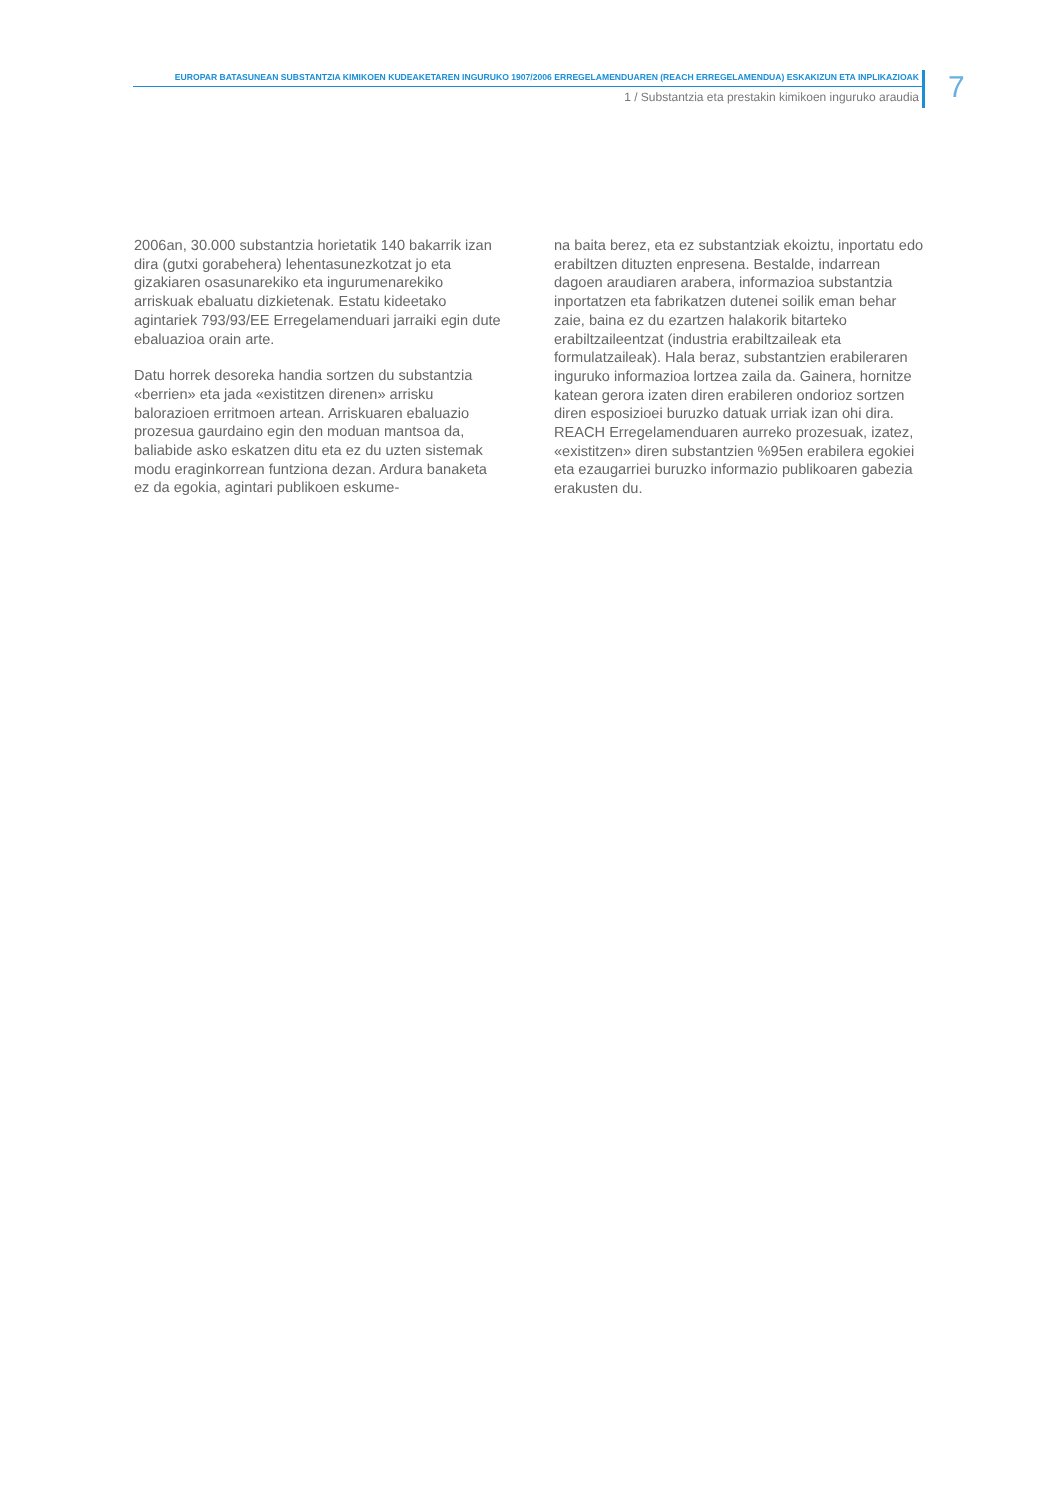EUROPAR BATASUNEAN SUBSTANTZIA KIMIKOEN KUDEAKETAREN INGURUKO 1907/2006 ERREGELAMENDUAREN (REACH ERREGELAMENDUA) ESKAKIZUN ETA INPLIKAZIOAK
1 / Substantzia eta prestakin kimikoen inguruko araudia
7
2006an, 30.000 substantzia horietatik 140 bakarrik izan dira (gutxi gorabehera) lehentasunezkotzat jo eta gizakiaren osasunarekiko eta ingurumenarekiko arriskuak ebaluatu dizkietenak. Estatu kideetako agintariek 793/93/EE Erregelamenduari jarraiki egin dute ebaluazioa orain arte.
Datu horrek desoreka handia sortzen du substantzia «berrien» eta jada «existitzen direnen» arrisku balorazioen erritmoen artean. Arriskuaren ebaluazio prozesua gaurdaino egin den moduan mantsoa da, baliabide asko eskatzen ditu eta ez du uzten sistemak modu eraginkorrean funtziona dezan. Ardura banaketa ez da egokia, agintari publikoen eskume-
na baita berez, eta ez substantziak ekoiztu, inportatu edo erabiltzen dituzten enpresena. Bestalde, indarrean dagoen araudiaren arabera, informazioa substantzia inportatzen eta fabrikatzen dutenei soilik eman behar zaie, baina ez du ezartzen halakorik bitarteko erabiltzaileentzat (industria erabiltzaileak eta formulatzaileak). Hala beraz, substantzien erabileraren inguruko informazioa lortzea zaila da. Gainera, hornitze katean gerora izaten diren erabileren ondorioz sortzen diren esposizioei buruzko datuak urriak izan ohi dira. REACH Erregelamenduaren aurreko prozesuak, izatez, «existitzen» diren substantzien %95en erabilera egokiei eta ezaugarriei buruzko informazio publikoaren gabezia erakusten du.